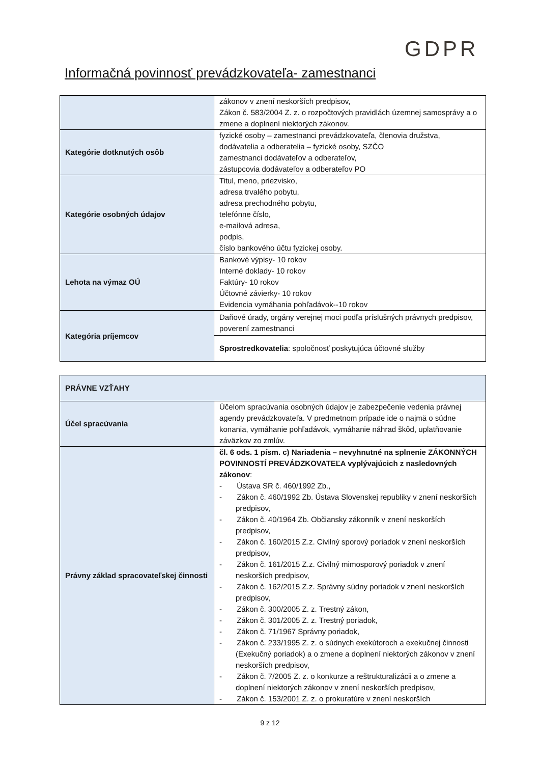GDPR
Informačná povinnosť prevádzkovateľa- zamestnanci
| | zákonov v znení neskorších predpisov, Zákon č. 583/2004 Z. z. o rozpočtových pravidlách územnej samosprávy a o zmene a doplnení niektorých zákonov. |
| Kategórie dotknutých osôb | fyzické osoby – zamestnanci prevádzkovateľa, členovia družstva, dodávatelia a odberatelia – fyzické osoby, SZČO zamestnanci dodávateľov a odberateľov, zástupcovia dodávateľov a odberateľov PO |
| Kategórie osobných údajov | Titul, meno, priezvisko, adresa trvalého pobytu, adresa prechodného pobytu, telefónne číslo, e-mailová adresa, podpis, číslo bankového účtu fyzickej osoby. |
| Lehota na výmaz OÚ | Bankové výpisy- 10 rokov Interné doklady- 10 rokov Faktúry- 10 rokov Účtovné závierky- 10 rokov Evidencia vymáhania pohľadávok--10 rokov |
| Kategória príjemcov | Daňové úrady, orgány verejnej moci podľa príslušných právnych predpisov, poverení zamestnanci |
| | Sprostredkovatelia : spoločnosť poskytujúca účtovné služby |
| PRÁVNE VZŤAHY | |
| Účel spracúvania | Účelom spracúvania osobných údajov je zabezpečenie vedenia právnej agendy prevádzkovateľa. V predmetnom prípade ide o najmä o súdne konania, vymáhanie pohľadávok, vymáhanie náhrad škôd, uplatňovanie záväzkov zo zmlúv. |
| Právny základ spracovateľskej činnosti | čl. 6 ods. 1 písm. c) Nariadenia – nevyhnutné na splnenie ZÁKONNÝCH POVINNOSTÍ PREVÁDZKOVATEĽA vyplývajúcich z nasledovných zákonov : - Ústava SR č. 460/1992 Zb., - Zákon č. 460/1992 Zb. Ústava Slovenskej republiky v znení neskorších predpisov, - Zákon č. 40/1964 Zb. Občiansky zákonník v znení neskorších predpisov, - Zákon č. 160/2015 Z.z. Civilný sporový poriadok v znení neskorších predpisov, - Zákon č. 161/2015 Z.z. Civilný mimosporový poriadok v znení neskorších predpisov, - Zákon č. 162/2015 Z.z. Správny súdny poriadok v znení neskorších predpisov, - Zákon č. 300/2005 Z. z. Trestný zákon, - Zákon č. 301/2005 Z. z. Trestný poriadok, - Zákon č. 71/1967 Správny poriadok, - Zákon č. 233/1995 Z. z. o súdnych exekútoroch a exekučnej činnosti (Exekučný poriadok) a o zmene a doplnení niektorých zákonov v znení neskorších predpisov, - Zákon č. 7/2005 Z. z. o konkurze a reštrukturalizácii a o zmene a doplnení niektorých zákonov v znení neskorších predpisov, - Zákon č. 153/2001 Z. z. o prokuratúre v znení neskorších |
9 z 12